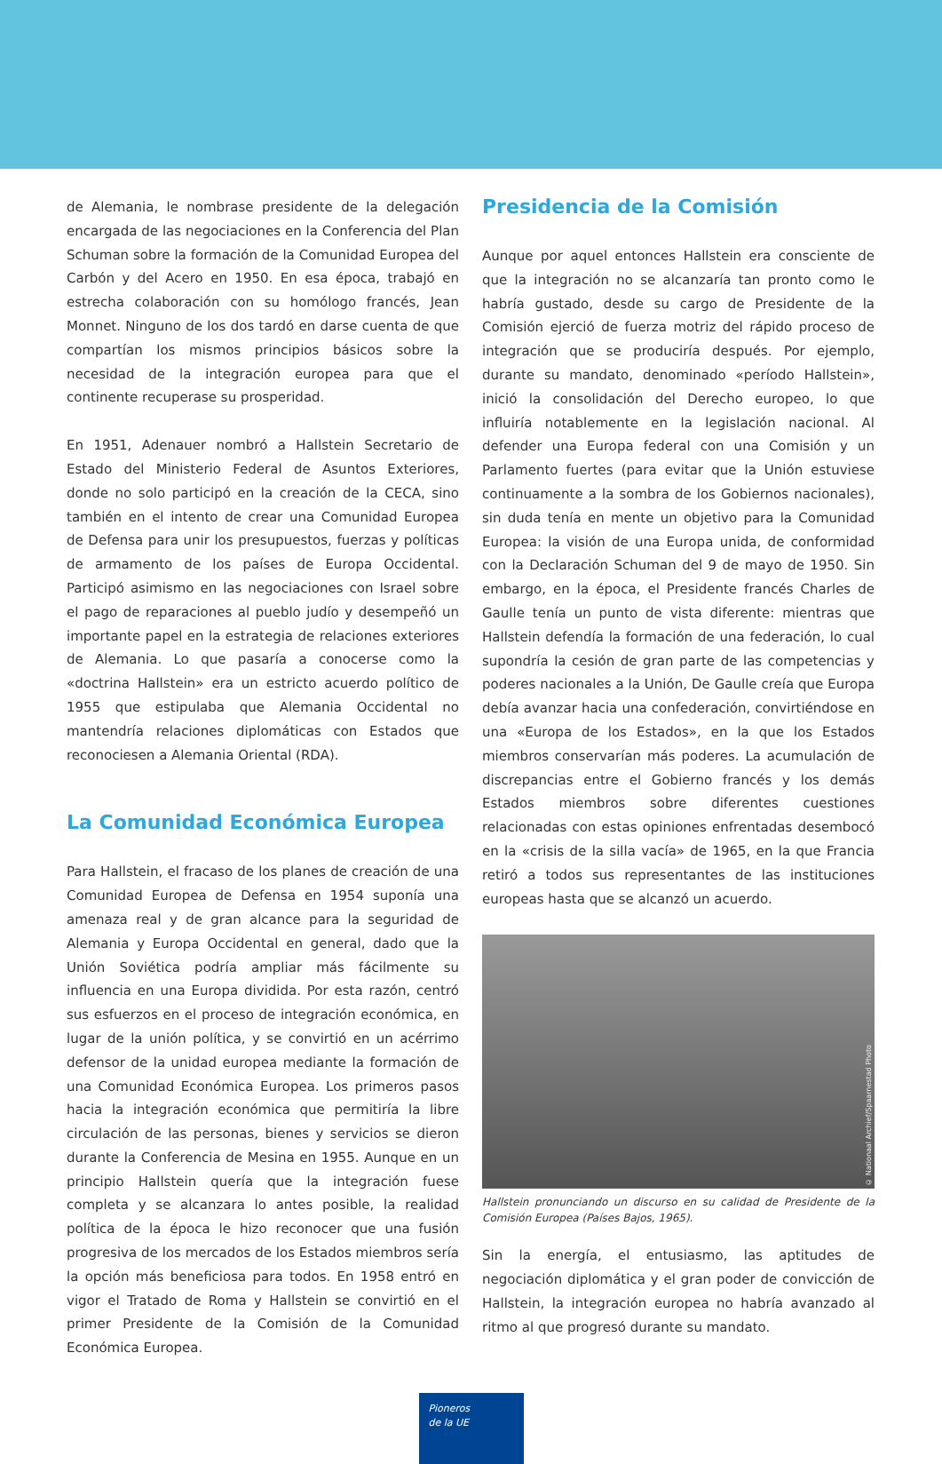de Alemania, le nombrase presidente de la delegación encargada de las negociaciones en la Conferencia del Plan Schuman sobre la formación de la Comunidad Europea del Carbón y del Acero en 1950. En esa época, trabajó en estrecha colaboración con su homólogo francés, Jean Monnet. Ninguno de los dos tardó en darse cuenta de que compartían los mismos principios básicos sobre la necesidad de la integración europea para que el continente recuperase su prosperidad.
En 1951, Adenauer nombró a Hallstein Secretario de Estado del Ministerio Federal de Asuntos Exteriores, donde no solo participó en la creación de la CECA, sino también en el intento de crear una Comunidad Europea de Defensa para unir los presupuestos, fuerzas y políticas de armamento de los países de Europa Occidental. Participó asimismo en las negociaciones con Israel sobre el pago de reparaciones al pueblo judío y desempeñó un importante papel en la estrategia de relaciones exteriores de Alemania. Lo que pasaría a conocerse como la «doctrina Hallstein» era un estricto acuerdo político de 1955 que estipulaba que Alemania Occidental no mantendría relaciones diplomáticas con Estados que reconociesen a Alemania Oriental (RDA).
La Comunidad Económica Europea
Para Hallstein, el fracaso de los planes de creación de una Comunidad Europea de Defensa en 1954 suponía una amenaza real y de gran alcance para la seguridad de Alemania y Europa Occidental en general, dado que la Unión Soviética podría ampliar más fácilmente su influencia en una Europa dividida. Por esta razón, centró sus esfuerzos en el proceso de integración económica, en lugar de la unión política, y se convirtió en un acérrimo defensor de la unidad europea mediante la formación de una Comunidad Económica Europea. Los primeros pasos hacia la integración económica que permitiría la libre circulación de las personas, bienes y servicios se dieron durante la Conferencia de Mesina en 1955. Aunque en un principio Hallstein quería que la integración fuese completa y se alcanzara lo antes posible, la realidad política de la época le hizo reconocer que una fusión progresiva de los mercados de los Estados miembros sería la opción más beneficiosa para todos. En 1958 entró en vigor el Tratado de Roma y Hallstein se convirtió en el primer Presidente de la Comisión de la Comunidad Económica Europea.
Presidencia de la Comisión
Aunque por aquel entonces Hallstein era consciente de que la integración no se alcanzaría tan pronto como le habría gustado, desde su cargo de Presidente de la Comisión ejerció de fuerza motriz del rápido proceso de integración que se produciría después. Por ejemplo, durante su mandato, denominado «período Hallstein», inició la consolidación del Derecho europeo, lo que influiría notablemente en la legislación nacional. Al defender una Europa federal con una Comisión y un Parlamento fuertes (para evitar que la Unión estuviese continuamente a la sombra de los Gobiernos nacionales), sin duda tenía en mente un objetivo para la Comunidad Europea: la visión de una Europa unida, de conformidad con la Declaración Schuman del 9 de mayo de 1950. Sin embargo, en la época, el Presidente francés Charles de Gaulle tenía un punto de vista diferente: mientras que Hallstein defendía la formación de una federación, lo cual supondría la cesión de gran parte de las competencias y poderes nacionales a la Unión, De Gaulle creía que Europa debía avanzar hacia una confederación, convirtiéndose en una «Europa de los Estados», en la que los Estados miembros conservarían más poderes. La acumulación de discrepancias entre el Gobierno francés y los demás Estados miembros sobre diferentes cuestiones relacionadas con estas opiniones enfrentadas desembocó en la «crisis de la silla vacía» de 1965, en la que Francia retiró a todos sus representantes de las instituciones europeas hasta que se alcanzó un acuerdo.
© Nationaal Archief/Spaarnestad Photo
Hallstein pronunciando un discurso en su calidad de Presidente de la Comisión Europea (Países Bajos, 1965).
Sin la energía, el entusiasmo, las aptitudes de negociación diplomática y el gran poder de convicción de Hallstein, la integración europea no habría avanzado al ritmo al que progresó durante su mandato.
Pioneros
de la UE